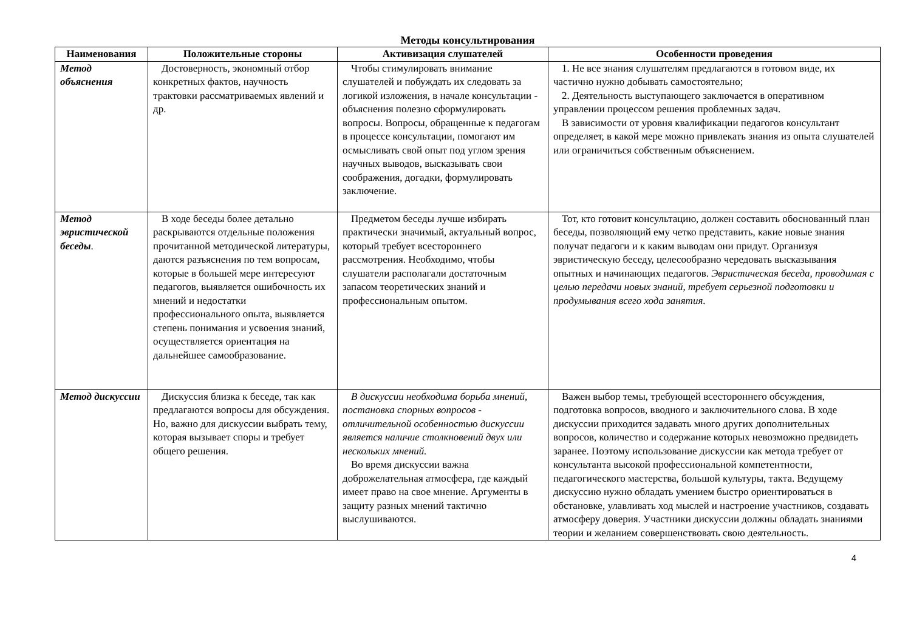Методы консультирования
| Наименования | Положительные стороны | Активизация слушателей | Особенности проведения |
| --- | --- | --- | --- |
| Метод объяснения | Достоверность, экономный отбор конкретных фактов, научность трактовки рассматриваемых явлений и др. | Чтобы стимулировать внимание слушателей и побуждать их следовать за логикой изложения, в начале консультации - объяснения полезно сформулировать вопросы. Вопросы, обращенные к педагогам в процессе консультации, помогают им осмысливать свой опыт под углом зрения научных выводов, высказывать свои соображения, догадки, формулировать заключение. | 1. Не все знания слушателям предлагаются в готовом виде, их частично нужно добывать самостоятельно; 2. Деятельность выступающего заключается в оперативном управлении процессом решения проблемных задач. В зависимости от уровня квалификации педагогов консультант определяет, в какой мере можно привлекать знания из опыта слушателей или ограничиться собственным объяснением. |
| Метод эвристической беседы . | В ходе беседы более детально раскрываются отдельные положения прочитанной методической литературы, даются разъяснения по тем вопросам, которые в большей мере интересуют педагогов, выявляется ошибочность их мнений и недостатки профессионального опыта, выявляется степень понимания и усвоения знаний, осуществляется ориентация на дальнейшее самообразование. | Предметом беседы лучше избирать практически значимый, актуальный вопрос, который требует всестороннего рассмотрения. Необходимо, чтобы слушатели располагали достаточным запасом теоретических знаний и профессиональным опытом. | Тот, кто готовит консультацию, должен составить обоснованный план беседы, позволяющий ему четко представить, какие новые знания получат педагоги и к каким выводам они придут. Организуя эвристическую беседу, целесообразно чередовать высказывания опытных и начинающих педагогов. Эвристическая беседа, проводимая с целью передачи новых знаний, требует серьезной подготовки и продумывания всего хода занятия . |
| Метод дискуссии | Дискуссия близка к беседе, так как предлагаются вопросы для обсуждения. Но, важно для дискуссии выбрать тему, которая вызывает споры и требует общего решения. | В дискуссии необходима борьба мнений, постановка спорных вопросов - отличительной особенностью дискуссии является наличие столкновений двух или нескольких мнений. Во время дискуссии важна доброжелательная атмосфера, где каждый имеет право на свое мнение. Аргументы в защиту разных мнений тактично выслушиваются. | Важен выбор темы, требующей всестороннего обсуждения, подготовка вопросов, вводного и заключительного слова. В ходе дискуссии приходится задавать много других дополнительных вопросов, количество и содержание которых невозможно предвидеть заранее. Поэтому использование дискуссии как метода требует от консультанта высокой профессиональной компетентности, педагогического мастерства, большой культуры, такта. Ведущему дискуссию нужно обладать умением быстро ориентироваться в обстановке, улавливать ход мыслей и настроение участников, создавать атмосферу доверия. Участники дискуссии должны обладать знаниями теории и желанием совершенствовать свою деятельность. |
4